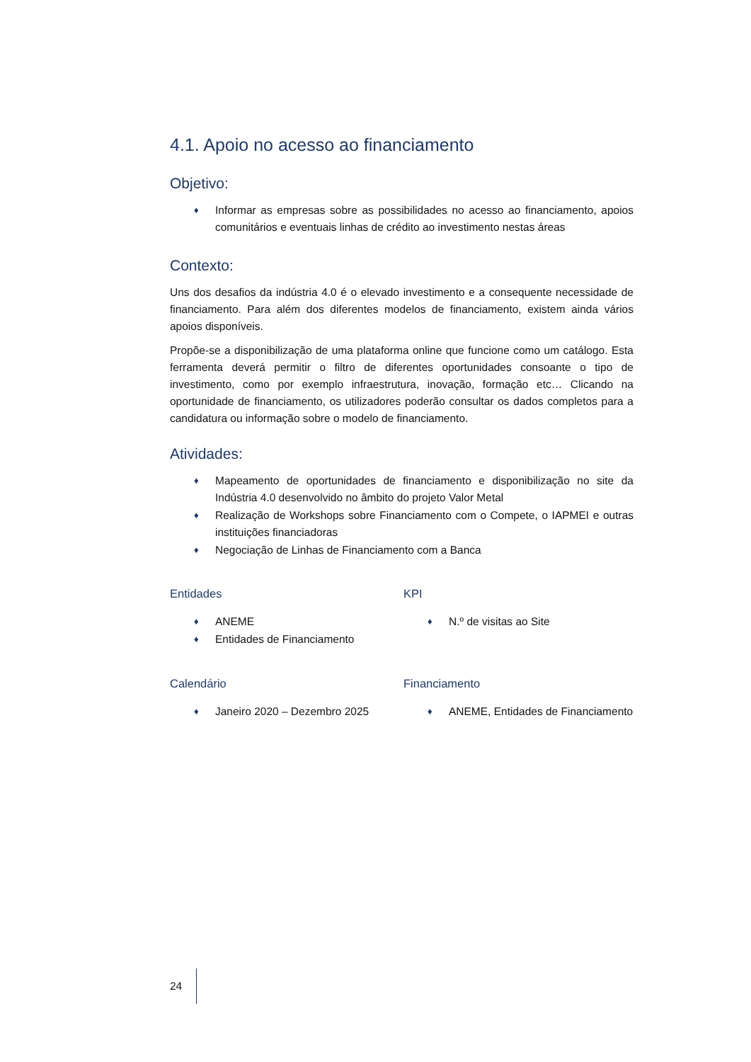4.1. Apoio no acesso ao financiamento
Objetivo:
♦ Informar as empresas sobre as possibilidades no acesso ao financiamento, apoios comunitários e eventuais linhas de crédito ao investimento nestas áreas
Contexto:
Uns dos desafios da indústria 4.0 é o elevado investimento e a consequente necessidade de financiamento. Para além dos diferentes modelos de financiamento, existem ainda vários apoios disponíveis.
Propõe-se a disponibilização de uma plataforma online que funcione como um catálogo. Esta ferramenta deverá permitir o filtro de diferentes oportunidades consoante o tipo de investimento, como por exemplo infraestrutura, inovação, formação etc… Clicando na oportunidade de financiamento, os utilizadores poderão consultar os dados completos para a candidatura ou informação sobre o modelo de financiamento.
Atividades:
♦ Mapeamento de oportunidades de financiamento e disponibilização no site da Indústria 4.0 desenvolvido no âmbito do projeto Valor Metal
♦ Realização de Workshops sobre Financiamento com o Compete, o IAPMEI e outras instituições financiadoras
♦ Negociação de Linhas de Financiamento com a Banca
Entidades
♦ ANEME
♦ Entidades de Financiamento
KPI
♦ N.º de visitas ao Site
Calendário
♦ Janeiro 2020 – Dezembro 2025
Financiamento
♦ ANEME, Entidades de Financiamento
24